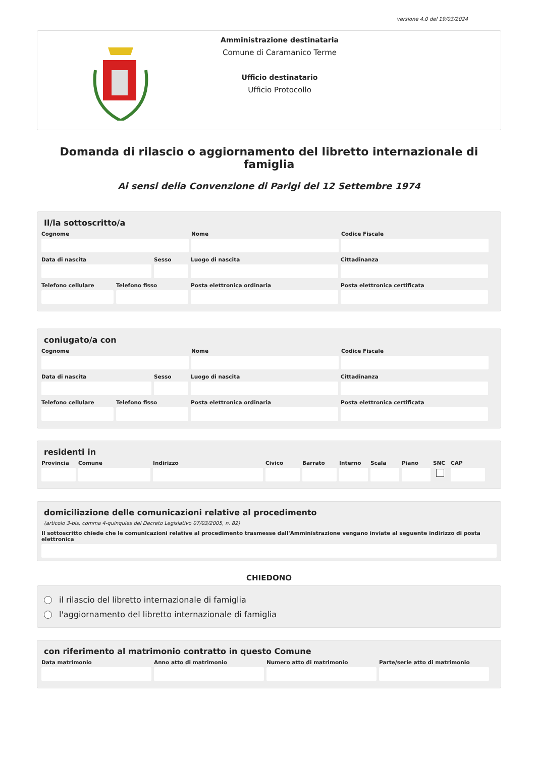versione 4.0 del 19/03/2024
Amministrazione destinataria
Comune di Caramanico Terme
Ufficio destinatario
Ufficio Protocollo
Domanda di rilascio o aggiornamento del libretto internazionale di famiglia
Ai sensi della Convenzione di Parigi del 12 Settembre 1974
Il/la sottoscritto/a
Cognome Nome Codice Fiscale
Data di nascita Sesso Luogo di nascita Cittadinanza
Telefono cellulare
Telefono fisso Posta elettronica ordinaria Posta elettronica certificata
coniugato/a con
Cognome Nome Codice Fiscale
Data di nascita Sesso Luogo di nascita Cittadinanza
Telefono cellulare
Telefono fisso Posta elettronica ordinaria Posta elettronica certificata
residenti in
Provincia
Comune Indirizzo Civico Barrato Interno
Scala Piano SNC CAP
domiciliazione delle comunicazioni relative al procedimento
(articolo 3-bis, comma 4-quinquies del Decreto Legislativo 07/03/2005, n. 82)
Il sottoscritto chiede che le comunicazioni relative al procedimento trasmesse dall'Amministrazione vengano inviate al seguente indirizzo di posta elettronica
CHIEDONO
il rilascio del libretto internazionale di famiglia
l'aggiornamento del libretto internazionale di famiglia
con riferimento al matrimonio contratto in questo Comune
Data matrimonio Anno atto di matrimonio
Numero atto di matrimonio
Parte/serie atto di matrimonio